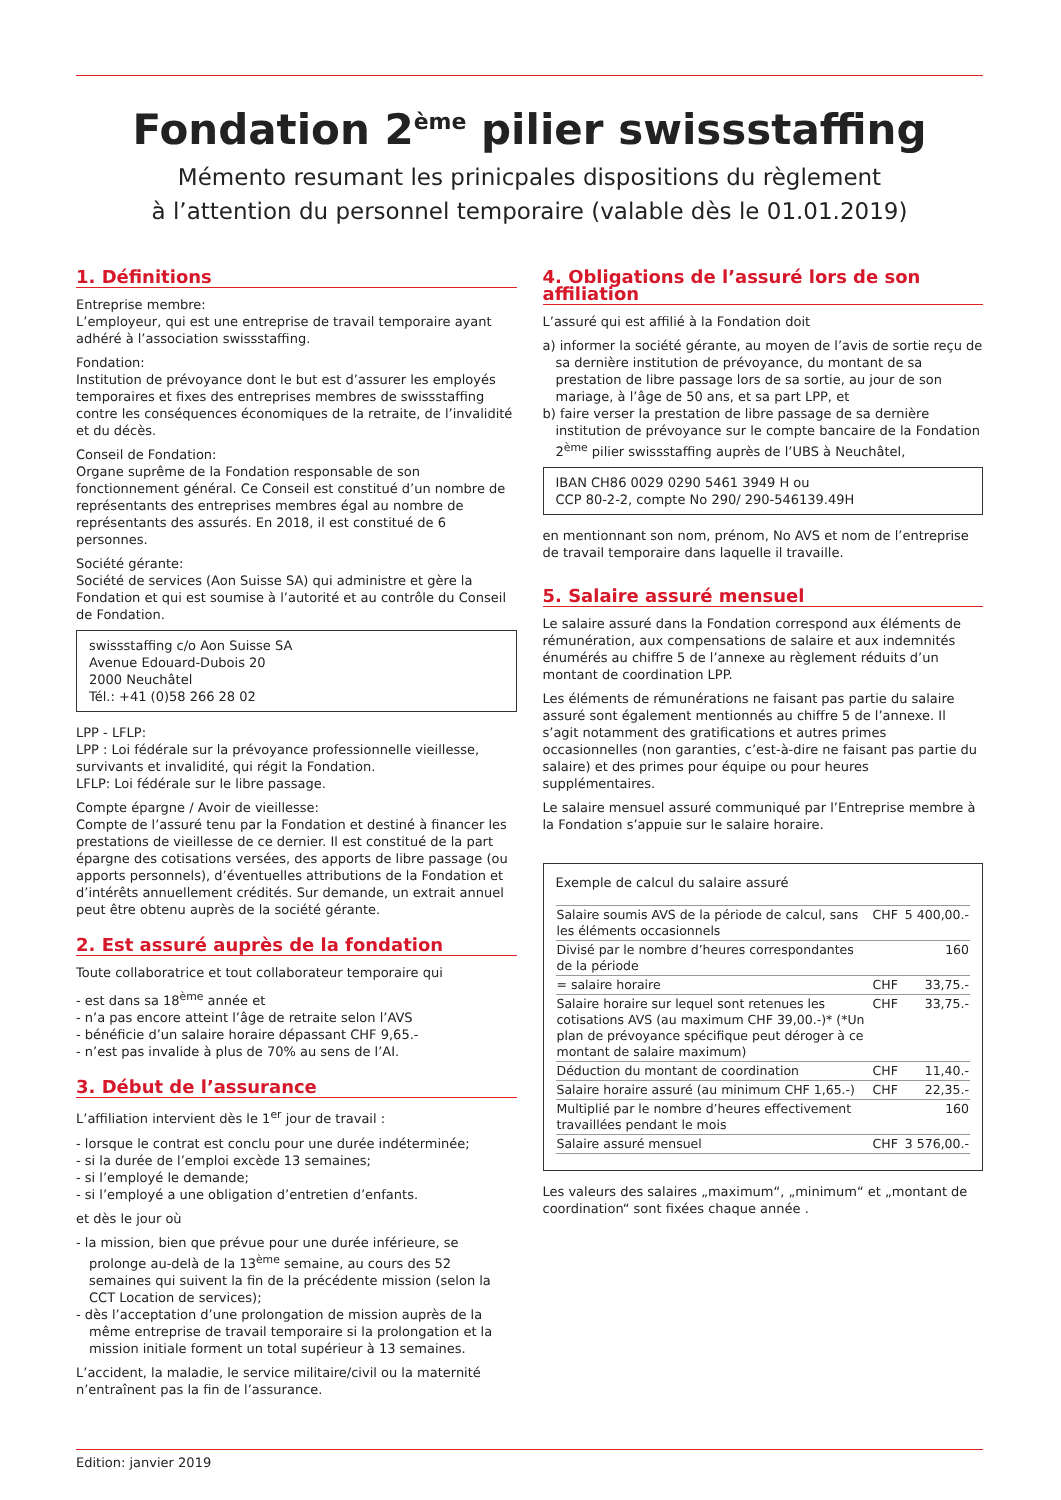Fondation 2<sup>ème</sup> pilier swissstaffing
Mémento resumant les prinicpales dispositions du règlement
à l’attention du personnel temporaire (valable dès le 01.01.2019)
1. Définitions
Entreprise membre:
L’employeur, qui est une entreprise de travail temporaire ayant adhéré à l’association swissstaffing.
Fondation:
Institution de prévoyance dont le but est d’assurer les employés temporaires et fixes des entreprises membres de swissstaffing contre les conséquences économiques de la retraite, de l’invalidité et du décès.
Conseil de Fondation:
Organe suprême de la Fondation responsable de son fonctionnement général. Ce Conseil est constitué d’un nombre de représentants des entreprises membres égal au nombre de représentants des assurés. En 2018, il est constitué de 6 personnes.
Société gérante:
Société de services (Aon Suisse SA) qui administre et gère la Fondation et qui est soumise à l’autorité et au contrôle du Conseil de Fondation.
swissstaffing c/o Aon Suisse SA
Avenue Edouard-Dubois 20
2000 Neuchâtel
Tél.: +41 (0)58 266 28 02
LPP - LFLP:
LPP : Loi fédérale sur la prévoyance professionnelle vieillesse, survivants et invalidité, qui régit la Fondation.
LFLP: Loi fédérale sur le libre passage.
Compte épargne / Avoir de vieillesse:
Compte de l’assuré tenu par la Fondation et destiné à financer les prestations de vieillesse de ce dernier. Il est constitué de la part épargne des cotisations versées, des apports de libre passage (ou apports personnels), d’éventuelles attributions de la Fondation et d’intérêts annuellement crédités. Sur demande, un extrait annuel peut être obtenu auprès de la société gérante.
2. Est assuré auprès de la fondation
Toute collaboratrice et tout collaborateur temporaire qui
- est dans sa 18<sup>ème</sup> année et
- n’a pas encore atteint l’âge de retraite selon l’AVS
- bénéficie d’un salaire horaire dépassant CHF 9,65.-
- n’est pas invalide à plus de 70% au sens de l’AI.
3. Début de l’assurance
L’affiliation intervient dès le 1<sup>er</sup> jour de travail :
- lorsque le contrat est conclu pour une durée indéterminée;
- si la durée de l’emploi excède 13 semaines;
- si l’employé le demande;
- si l’employé a une obligation d’entretien d’enfants.
et dès le jour où
- la mission, bien que prévue pour une durée inférieure, se prolonge au-delà de la 13<sup>ème</sup> semaine, au cours des 52 semaines qui suivent la fin de la précédente mission (selon la CCT Location de services);
- dès l’acceptation d’une prolongation de mission auprès de la même entreprise de travail temporaire si la prolongation et la mission initiale forment un total supérieur à 13 semaines.
L’accident, la maladie, le service militaire/civil ou la maternité n’entraînent pas la fin de l’assurance.
4. Obligations de l’assuré lors de son affiliation
L’assuré qui est affilié à la Fondation doit
a) informer la société gérante, au moyen de l’avis de sortie reçu de sa dernière institution de prévoyance, du montant de sa prestation de libre passage lors de sa sortie, au jour de son mariage, à l’âge de 50 ans, et sa part LPP, et
b) faire verser la prestation de libre passage de sa dernière institution de prévoyance sur le compte bancaire de la Fondation 2<sup>ème</sup> pilier swissstaffing auprès de l’UBS à Neuchâtel,
IBAN CH86 0029 0290 5461 3949 H ou
CCP 80-2-2, compte No 290/ 290-546139.49H
en mentionnant son nom, prénom, No AVS et nom de l’entreprise de travail temporaire dans laquelle il travaille.
5. Salaire assuré mensuel
Le salaire assuré dans la Fondation correspond aux éléments de rémunération, aux compensations de salaire et aux indemnités énumérés au chiffre 5 de l’annexe au règlement réduits d’un montant de coordination LPP.
Les éléments de rémunérations ne faisant pas partie du salaire assuré sont également mentionnés au chiffre 5 de l’annexe. Il s’agit notamment des gratifications et autres primes occasionnelles (non garanties, c’est-à-dire ne faisant pas partie du salaire) et des primes pour équipe ou pour heures supplémentaires.
Le salaire mensuel assuré communiqué par l’Entreprise membre à la Fondation s’appuie sur le salaire horaire.
Exemple de calcul du salaire assuré
| Salaire soumis AVS de la période de calcul, sans les éléments occasionnels | CHF | 5 400,00.- |
| Divisé par le nombre d’heures correspondantes de la période | | 160 |
| = salaire horaire | CHF | 33,75.- |
| Salaire horaire sur lequel sont retenues les cotisations AVS (au maximum CHF 39,00.-)* (*Un plan de prévoyance spécifique peut déroger à ce montant de salaire maximum) | CHF | 33,75.- |
| Déduction du montant de coordination | CHF | 11,40.- |
| Salaire horaire assuré (au minimum CHF 1,65.-) | CHF | 22,35.- |
| Multiplié par le nombre d’heures effectivement travaillées pendant le mois | | 160 |
| Salaire assuré mensuel | CHF | 3 576,00.- |
Les valeurs des salaires „maximum“, „minimum“ et „montant de coordination“ sont fixées chaque année .
Edition: janvier 2019